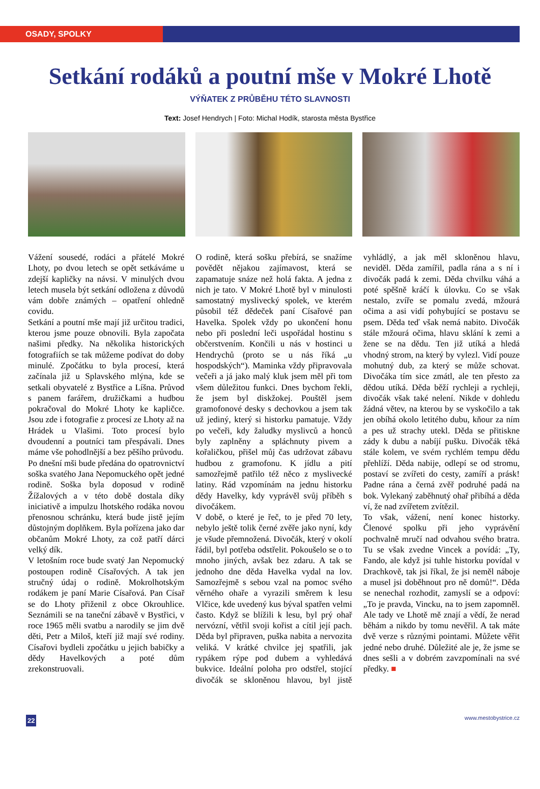OSADY, SPOLKY
Setkání rodáků a poutní mše v Mokré Lhotě
VÝŇATEK Z PRŮBĚHU TÉTO SLAVNOSTI
Text: Josef Hendrych | Foto: Michal Hodík, starosta města Bystřice
Vážení sousedé, rodáci a přátelé Mokré Lhoty, po dvou letech se opět setkáváme u zdejší kapličky na návsi. V minulých dvou letech musela být setkání odložena z důvodů vám dobře známých – opatření ohledně covidu.
Setkání a poutní mše mají již určitou tradici, kterou jsme pouze obnovili. Byla započata našimi předky. Na několika historických fotografiích se tak můžeme podívat do doby minulé. Zpočátku to byla procesí, která začínala již u Splavského mlýna, kde se setkali obyvatelé z Bystřice a Líšna. Průvod s panem farářem, družičkami a hudbou pokračoval do Mokré Lhoty ke kapličce. Jsou zde i fotografie z procesí ze Lhoty až na Hrádek u Vlašimi. Toto procesí bylo dvoudenní a poutníci tam přespávali. Dnes máme vše pohodlnější a bez pěšího průvodu.
Po dnešní mši bude předána do opatrovnictví soška svatého Jana Nepomuckého opět jedné rodině. Soška byla doposud v rodině Žížalových a v této době dostala díky iniciativě a impulzu lhotského rodáka novou přenosnou schránku, která bude jistě jejím důstojným doplňkem. Byla pořízena jako dar občanům Mokré Lhoty, za což patří dárci velký dík.
V letošním roce bude svatý Jan Nepomucký postoupen rodině Císařových. A tak jen stručný údaj o rodině. Mokrolhotským rodákem je paní Marie Císařová. Pan Císař se do Lhoty přiženil z obce Okrouhlice. Seznámili se na taneční zábavě v Bystřici, v roce 1965 měli svatbu a narodily se jim dvě děti, Petr a Miloš, kteří již mají své rodiny. Císařovi bydleli zpočátku u jejich babičky a dědy Havelkových a poté dům zrekonstruovali.
O rodině, která sošku přebírá, se snažíme povědět nějakou zajímavost, která se zapamatuje snáze než holá fakta. A jedna z nich je tato. V Mokré Lhotě byl v minulosti samostatný myslivecký spolek, ve kterém působil též dědeček paní Císařové pan Havelka. Spolek vždy po ukončení honu nebo při poslední leči uspořádal hostinu s občerstvením. Končili u nás v hostinci u Hendrychů (proto se u nás říká „u hospodských“). Maminka vždy připravovala večeři a já jako malý kluk jsem měl při tom všem důležitou funkci. Dnes bychom řekli, že jsem byl diskžokej. Pouštěl jsem gramofonové desky s dechovkou a jsem tak už jediný, který si historku pamatuje. Vždy po večeři, kdy žaludky myslivců a honců byly zaplněny a spláchnuty pivem a kořaličkou, přišel můj čas udržovat zábavu hudbou z gramofonu. K jídlu a pití samozřejmě patřilo též něco z myslivecké latiny. Rád vzpomínám na jednu historku dědy Havelky, kdy vyprávěl svůj příběh s divočákem.
V době, o které je řeč, to je před 70 lety, nebylo ještě tolik černé zvěře jako nyní, kdy je všude přemnožená. Divočák, který v okolí řádil, byl potřeba odstřelit. Pokoušelo se o to mnoho jiných, avšak bez zdaru. A tak se jednoho dne děda Havelka vydal na lov. Samozřejmě s sebou vzal na pomoc svého věrného ohaře a vyrazili směrem k lesu Vlčice, kde uvedený kus býval spatřen velmi často. Když se blížili k lesu, byl prý ohař nervózní, větřil svoji kořist a cítil její pach. Děda byl připraven, puška nabita a nervozita veliká. V krátké chvilce jej spatřili, jak rypákem rýpe pod dubem a vyhledává bukvice. Ideální poloha pro odstřel, stojící divočák se skloněnou hlavou, byl jistě vyhládlý, a jak měl skloněnou hlavu, neviděl. Děda zamířil, padla rána a s ní i divočák padá k zemi. Děda chvilku váhá a poté spěšně kráčí k úlovku. Co se však nestalo, zvíře se pomalu zvedá, mžourá očima a asi vidí pohybující se postavu se psem. Děda teď však nemá nabito. Divočák stále mžourá očima, hlavu sklání k zemi a žene se na dědu. Ten již utíká a hledá vhodný strom, na který by vylezl. Vidí pouze mohutný dub, za který se může schovat. Divočáka tím sice zmátl, ale ten přesto za dědou utíká. Děda běží rychleji a rychleji, divočák však také nelení. Nikde v dohledu žádná větev, na kterou by se vyskočilo a tak jen obíhá okolo letitého dubu, kňour za ním a pes už strachy utekl. Děda se přitiskne zády k dubu a nabíjí pušku. Divočák těká stále kolem, ve svém rychlém tempu dědu přehlíží. Děda nabije, odlepí se od stromu, postaví se zvířeti do cesty, zamíří a prásk! Padne rána a černá zvěř podruhé padá na bok. Vylekaný zaběhnutý ohař přibíhá a děda ví, že nad zvířetem zvítězil.
To však, vážení, není konec historky. Členové spolku při jeho vyprávění pochvalně mručí nad odvahou svého bratra. Tu se však zvedne Vincek a povídá: „Ty, Fando, ale když jsi tuhle historku povídal v Drachkově, tak jsi říkal, že jsi neměl náboje a musel jsi doběhnout pro ně domů!“. Děda se nenechal rozhodit, zamyslí se a odpoví: „To je pravda, Vincku, na to jsem zapomněl. Ale tady ve Lhotě mě znají a vědí, že nerad běhám a nikdo by tomu nevěřil. A tak máte dvě verze s různými pointami. Můžete věřit jedné nebo druhé. Důležité ale je, že jsme se dnes sešli a v dobrém zavzpomínali na své předky. ■
22 www.mestobystrice.cz